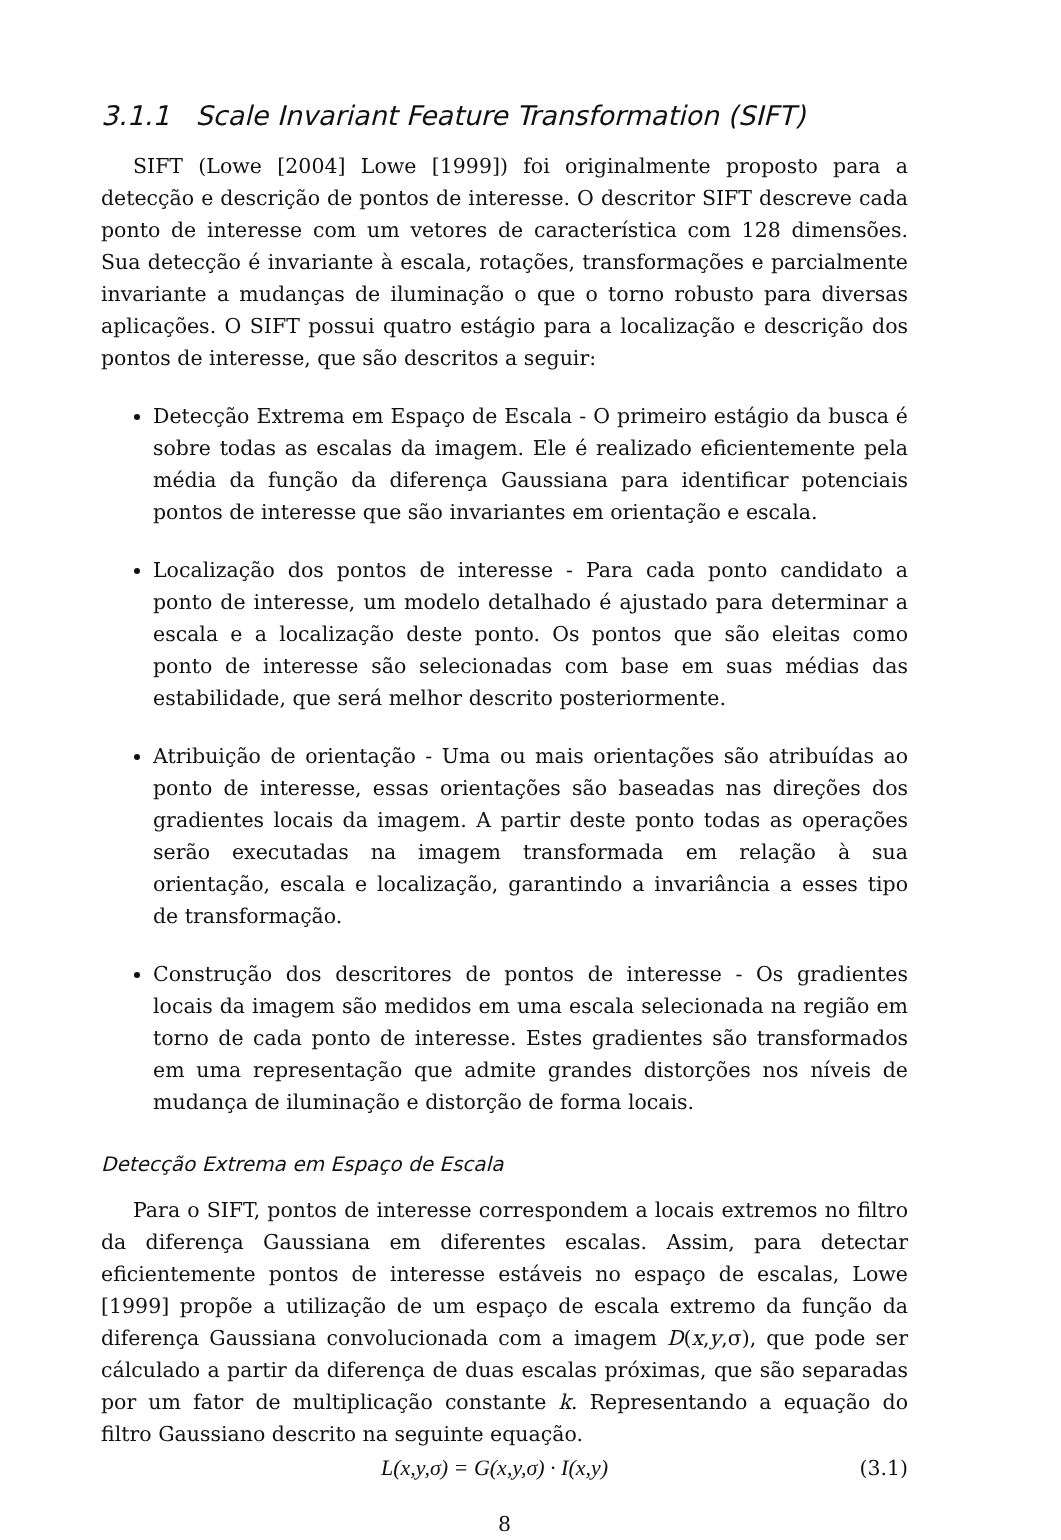3.1.1 Scale Invariant Feature Transformation (SIFT)
SIFT (Lowe [2004] Lowe [1999]) foi originalmente proposto para a detecção e descrição de pontos de interesse. O descritor SIFT descreve cada ponto de interesse com um vetores de característica com 128 dimensões. Sua detecção é invariante à escala, rotações, transformações e parcialmente invariante a mudanças de iluminação o que o torno robusto para diversas aplicações. O SIFT possui quatro estágio para a localização e descrição dos pontos de interesse, que são descritos a seguir:
Detecção Extrema em Espaço de Escala - O primeiro estágio da busca é sobre todas as escalas da imagem. Ele é realizado eficientemente pela média da função da diferença Gaussiana para identificar potenciais pontos de interesse que são invariantes em orientação e escala.
Localização dos pontos de interesse - Para cada ponto candidato a ponto de interesse, um modelo detalhado é ajustado para determinar a escala e a localização deste ponto. Os pontos que são eleitas como ponto de interesse são selecionadas com base em suas médias das estabilidade, que será melhor descrito posteriormente.
Atribuição de orientação - Uma ou mais orientações são atribuídas ao ponto de interesse, essas orientações são baseadas nas direções dos gradientes locais da imagem. A partir deste ponto todas as operações serão executadas na imagem transformada em relação à sua orientação, escala e localização, garantindo a invariância a esses tipo de transformação.
Construção dos descritores de pontos de interesse - Os gradientes locais da imagem são medidos em uma escala selecionada na região em torno de cada ponto de interesse. Estes gradientes são transformados em uma representação que admite grandes distorções nos níveis de mudança de iluminação e distorção de forma locais.
Detecção Extrema em Espaço de Escala
Para o SIFT, pontos de interesse correspondem a locais extremos no filtro da diferença Gaussiana em diferentes escalas. Assim, para detectar eficientemente pontos de interesse estáveis no espaço de escalas, Lowe [1999] propõe a utilização de um espaço de escala extremo da função da diferença Gaussiana convolucionada com a imagem D(x,y,σ), que pode ser cálculado a partir da diferença de duas escalas próximas, que são separadas por um fator de multiplicação constante k. Representando a equação do filtro Gaussiano descrito na seguinte equação.
L(x,y,σ) = G(x,y,σ) · I(x,y) (3.1)
8